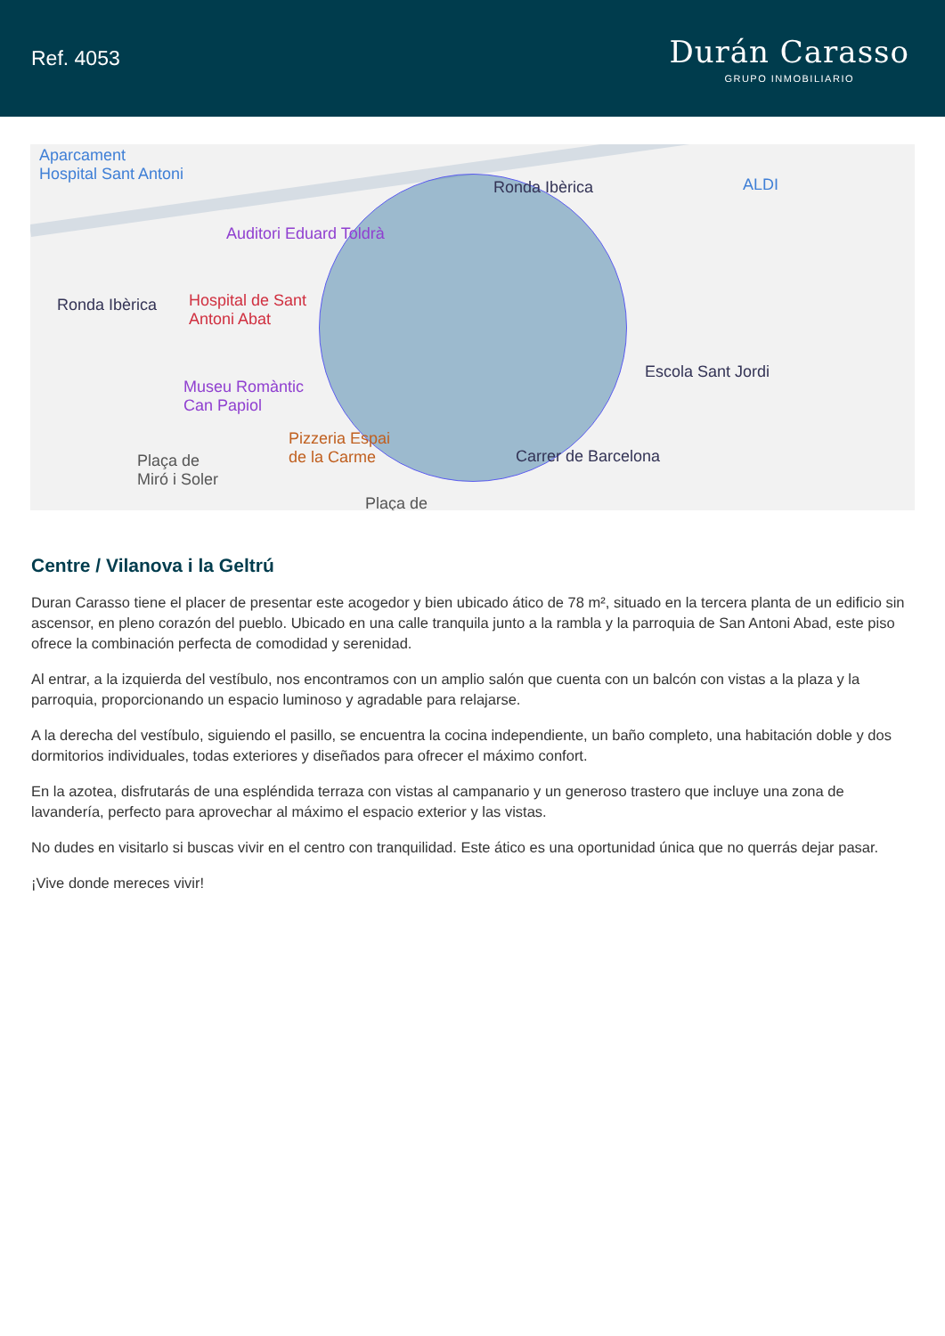Ref. 4053
Durán Carasso
GRUPO INMOBILIARIO
Aparcament
Hospital Sant Antoni
Auditori Eduard Toldrà
Ronda Ibèrica ALDI
Ronda Ibèrica Hospital de Sant
Antoni Abat
Escola Sant Jordi
Museu Romàntic
Can Papiol
Pizzeria Espai
de la Carme Plaça de
Miró i Soler
Carrer de Barcelona
Plaça de
Centre / Vilanova i la Geltrú
Duran Carasso tiene el placer de presentar este acogedor y bien ubicado ático de 78 m², situado en la tercera planta de un edificio sin ascensor, en pleno corazón del pueblo. Ubicado en una calle tranquila junto a la rambla y la parroquia de San Antoni Abad, este piso ofrece la combinación perfecta de comodidad y serenidad.
Al entrar, a la izquierda del vestíbulo, nos encontramos con un amplio salón que cuenta con un balcón con vistas a la plaza y la parroquia, proporcionando un espacio luminoso y agradable para relajarse.
A la derecha del vestíbulo, siguiendo el pasillo, se encuentra la cocina independiente, un baño completo, una habitación doble y dos dormitorios individuales, todas exteriores y diseñados para ofrecer el máximo confort.
En la azotea, disfrutarás de una espléndida terraza con vistas al campanario y un generoso trastero que incluye una zona de lavandería, perfecto para aprovechar al máximo el espacio exterior y las vistas.
No dudes en visitarlo si buscas vivir en el centro con tranquilidad. Este ático es una oportunidad única que no querrás dejar pasar.
¡Vive donde mereces vivir!